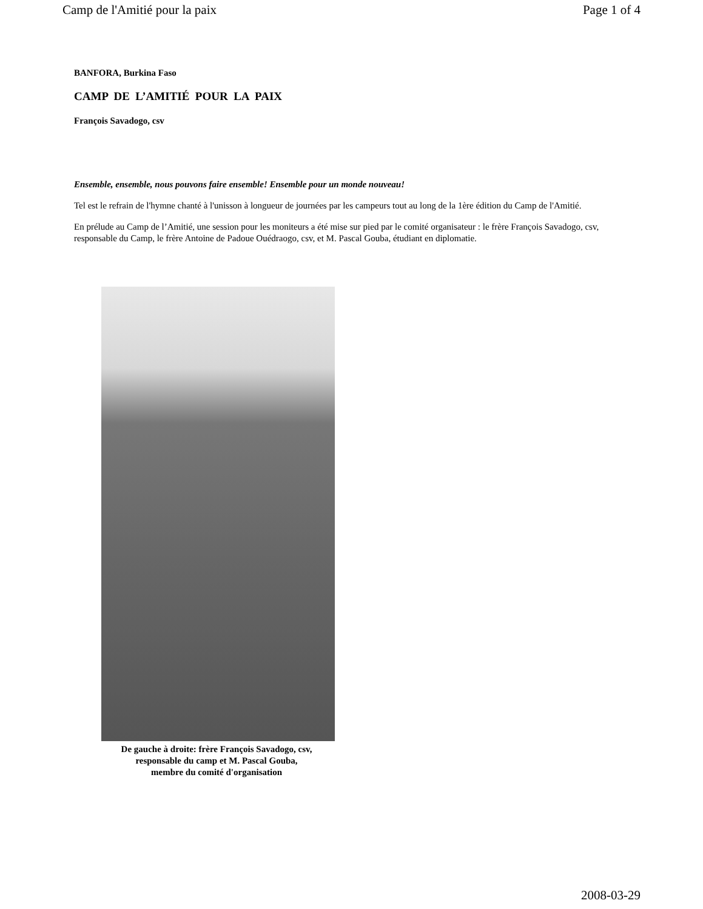Camp de l'Amitié pour la paix Page 1 of 4
BANFORA, Burkina Faso
CAMP DE L’AMITIÉ POUR LA PAIX
François Savadogo, csv
Ensemble, ensemble, nous pouvons faire ensemble! Ensemble pour un monde nouveau!
Tel est le refrain de l'hymne chanté à l'unisson à longueur de journées par les campeurs tout au long de la 1ère édition du Camp de l'Amitié.
En prélude au Camp de l’Amitié, une session pour les moniteurs a été mise sur pied par le comité organisateur : le frère François Savadogo, csv, responsable du Camp, le frère Antoine de Padoue Ouédraogo, csv, et M. Pascal Gouba, étudiant en diplomatie.
De gauche à droite: frère François Savadogo, csv,
responsable du camp et M. Pascal Gouba,
membre du comité d'organisation
2008-03-29